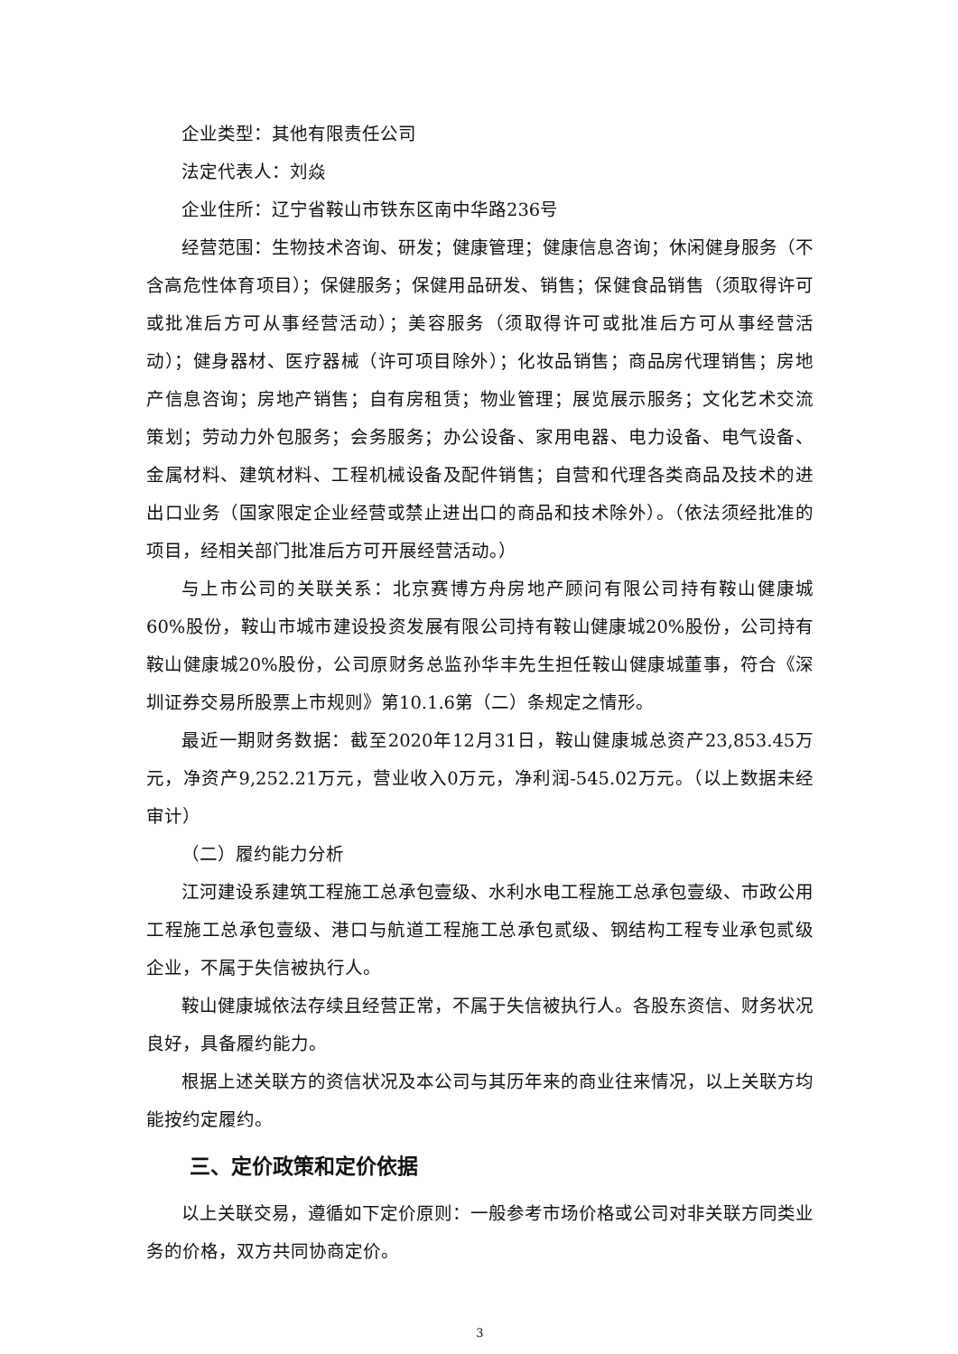企业类型：其他有限责任公司
法定代表人：刘焱
企业住所：辽宁省鞍山市铁东区南中华路236号
经营范围：生物技术咨询、研发；健康管理；健康信息咨询；休闲健身服务（不含高危性体育项目）；保健服务；保健用品研发、销售；保健食品销售（须取得许可或批准后方可从事经营活动）；美容服务（须取得许可或批准后方可从事经营活动）；健身器材、医疗器械（许可项目除外）；化妆品销售；商品房代理销售；房地产信息咨询；房地产销售；自有房租赁；物业管理；展览展示服务；文化艺术交流策划；劳动力外包服务；会务服务；办公设备、家用电器、电力设备、电气设备、金属材料、建筑材料、工程机械设备及配件销售；自营和代理各类商品及技术的进出口业务（国家限定企业经营或禁止进出口的商品和技术除外）。（依法须经批准的项目，经相关部门批准后方可开展经营活动。）
与上市公司的关联关系：北京赛博方舟房地产顾问有限公司持有鞍山健康城60%股份，鞍山市城市建设投资发展有限公司持有鞍山健康城20%股份，公司持有鞍山健康城20%股份，公司原财务总监孙华丰先生担任鞍山健康城董事，符合《深圳证券交易所股票上市规则》第10.1.6第（二）条规定之情形。
最近一期财务数据：截至2020年12月31日，鞍山健康城总资产23,853.45万元，净资产9,252.21万元，营业收入0万元，净利润-545.02万元。（以上数据未经审计）
（二）履约能力分析
江河建设系建筑工程施工总承包壹级、水利水电工程施工总承包壹级、市政公用工程施工总承包壹级、港口与航道工程施工总承包贰级、钢结构工程专业承包贰级企业，不属于失信被执行人。
鞍山健康城依法存续且经营正常，不属于失信被执行人。各股东资信、财务状况良好，具备履约能力。
根据上述关联方的资信状况及本公司与其历年来的商业往来情况，以上关联方均能按约定履约。
三、定价政策和定价依据
以上关联交易，遵循如下定价原则：一般参考市场价格或公司对非关联方同类业务的价格，双方共同协商定价。
3